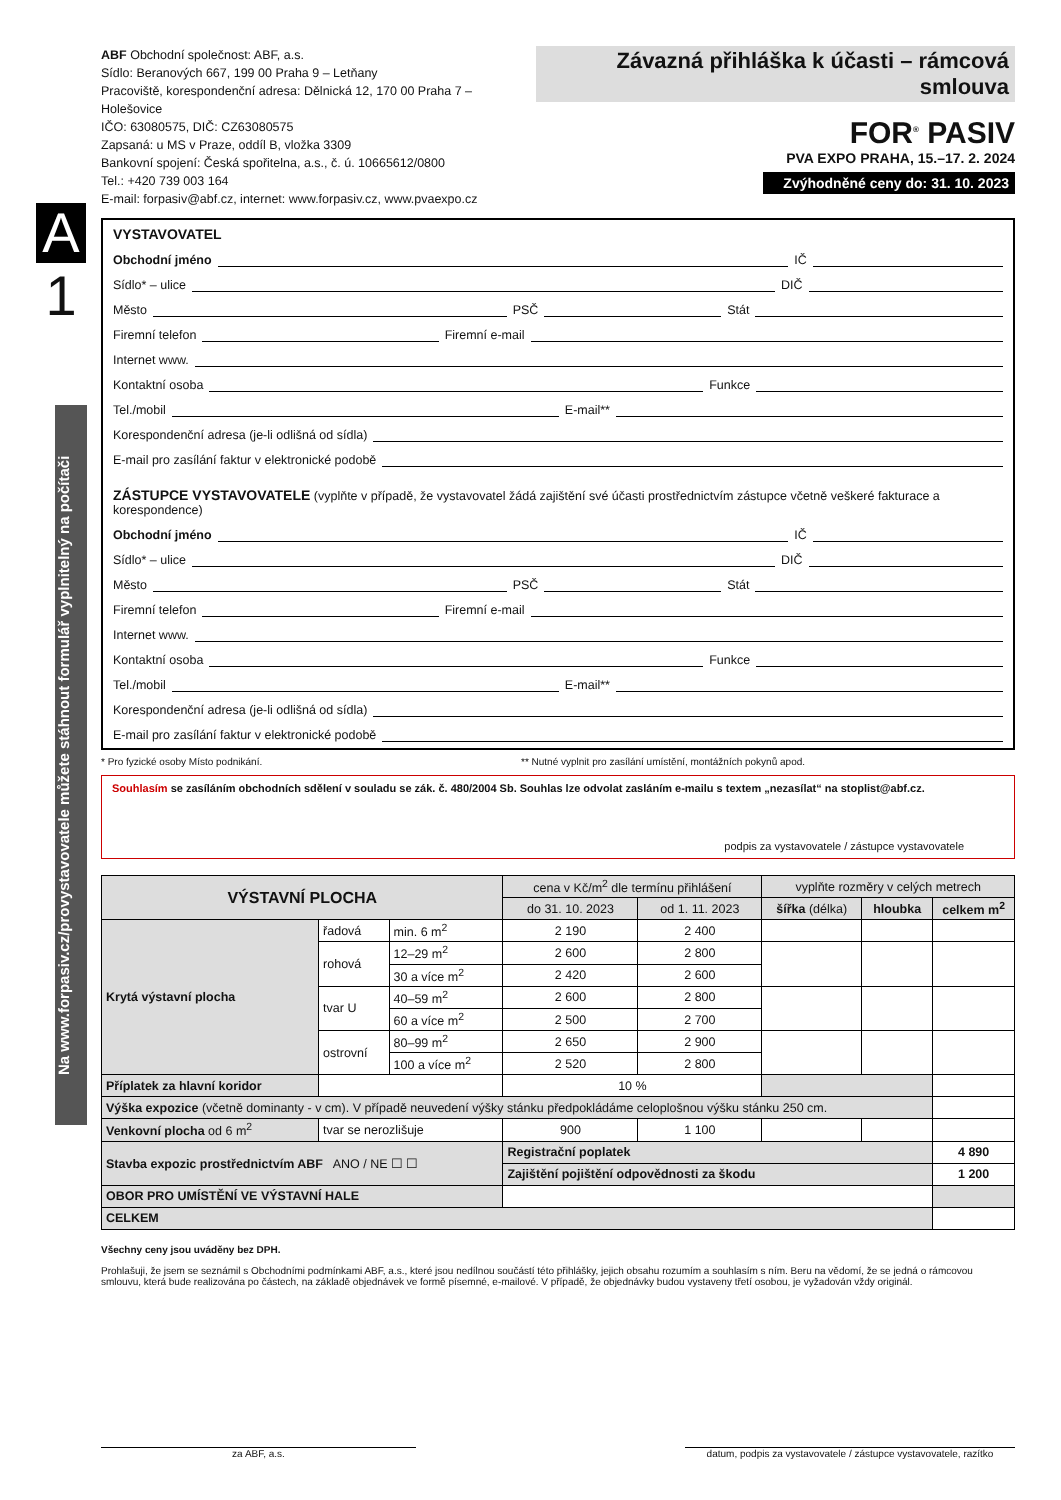A
1
ABF Obchodní společnost: ABF, a.s.
Sídlo: Beranových 667, 199 00 Praha 9 – Letňany
Pracoviště, korespondenční adresa: Dělnická 12, 170 00 Praha 7 – Holešovice
IČO: 63080575, DIČ: CZ63080575
Zapsaná: u MS v Praze, oddíl B, vložka 3309
Bankovní spojení: Česká spořitelna, a.s., č. ú. 10665612/0800
Tel.: +420 739 003 164
E-mail: forpasiv@abf.cz, internet: www.forpasiv.cz, www.pvaexpo.cz
Závazná přihláška k účasti – rámcová smlouva
FOR<sup>®</sup> PASIV
PVA EXPO PRAHA, 15.–17. 2. 2024
Zvýhodněné ceny do: 31. 10. 2023
VYSTAVOVATEL
Obchodní jméno IČ
Sídlo* – ulice DIČ
Město PSČ Stát
Firemní telefon Firemní e-mail
Internet www.
Kontaktní osoba Funkce
Tel./mobil E-mail**
Korespondenční adresa (je-li odlišná od sídla)
E-mail pro zasílání faktur v elektronické podobě
ZÁSTUPCE VYSTAVOVATELE (vyplňte v případě, že vystavovatel žádá zajištění své účasti prostřednictvím zástupce včetně veškeré fakturace a korespondence)
Obchodní jméno IČ
Sídlo* – ulice DIČ
Město PSČ Stát
Firemní telefon Firemní e-mail
Internet www.
Kontaktní osoba Funkce
Tel./mobil E-mail**
Korespondenční adresa (je-li odlišná od sídla)
E-mail pro zasílání faktur v elektronické podobě
* Pro fyzické osoby Místo podnikání. ** Nutné vyplnit pro zasílání umístění, montážních pokynů apod.
Souhlasím se zasíláním obchodních sdělení v souladu se zák. č. 480/2004 Sb. Souhlas lze odvolat zasláním e-mailu s textem „nezasílat“ na stoplist@abf.cz.
podpis za vystavovatele / zástupce vystavovatele
| VÝSTAVNÍ PLOCHA | | | cena v Kč/m<sup>2</sup> dle termínu přihlášení | | vyplňte rozměry v celých metrech | | |
| | | | do 31. 10. 2023 | od 1. 11. 2023 | šířka (délka) | hloubka | celkem m<sup>2</sup> |
| Krytá výstavní plocha | řadová | min. 6 m<sup>2</sup> | 2 190 | 2 400 | | | |
| | rohová | 12–29 m<sup>2</sup> | 2 600 | 2 800 | | | |
| | | 30 a více m<sup>2</sup> | 2 420 | 2 600 | | | |
| | tvar U | 40–59 m<sup>2</sup> | 2 600 | 2 800 | | | |
| | | 60 a více m<sup>2</sup> | 2 500 | 2 700 | | | |
| | ostrovní | 80–99 m<sup>2</sup> | 2 650 | 2 900 | | | |
| | | 100 a více m<sup>2</sup> | 2 520 | 2 800 | | | |
| Příplatek za hlavní koridor | | | 10 % | | | | |
| Výška expozice (včetně dominanty - v cm). V případě neuvedení výšky stánku předpokládáme celoplošnou výšku stánku 250 cm. | | | | | | | |
| Venkovní plocha od 6 m<sup>2</sup> | tvar se nerozlišuje | | 900 | 1 100 | | | |
| Stavba expozic prostřednictvím ABF ANO / NE ☐ ☐ | | | Registrační poplatek | | | | 4 890 |
| | | | Zajištění pojištění odpovědnosti za škodu | | | | 1 200 |
| OBOR PRO UMÍSTĚNÍ VE VÝSTAVNÍ HALE | | | | | | | |
| CELKEM | | | | | | | |
Všechny ceny jsou uváděny bez DPH.
Prohlašuji, že jsem se seznámil s Obchodními podmínkami ABF, a.s., které jsou nedílnou součástí této přihlášky, jejich obsahu rozumím a souhlasím s ním. Beru na vědomí, že se jedná o rámcovou smlouvu, která bude realizována po částech, na základě objednávek ve formě písemné, e-mailové. V případě, že objednávky budou vystaveny třetí osobou, je vyžadován vždy originál.
za ABF, a.s. datum, podpis za vystavovatele / zástupce vystavovatele, razítko
Na www.forpasiv.cz/provystavovatele můžete stáhnout formulář vyplnitelný na počítači